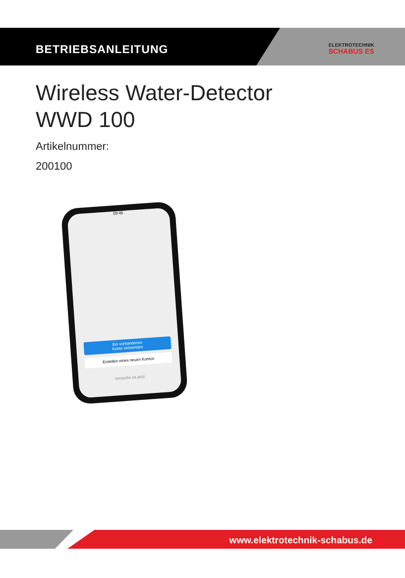BETRIEBSANLEITUNG
ELEKTROTECHNIK
SCHABUS ES
Wireless Water-Detector
WWD 100
Artikelnummer:
200100
09:45
Ein vorhandenes
Konto verwenden
Erstellen eines neuen Kontos
Versuche es jetzt
www.elektrotechnik-schabus.de